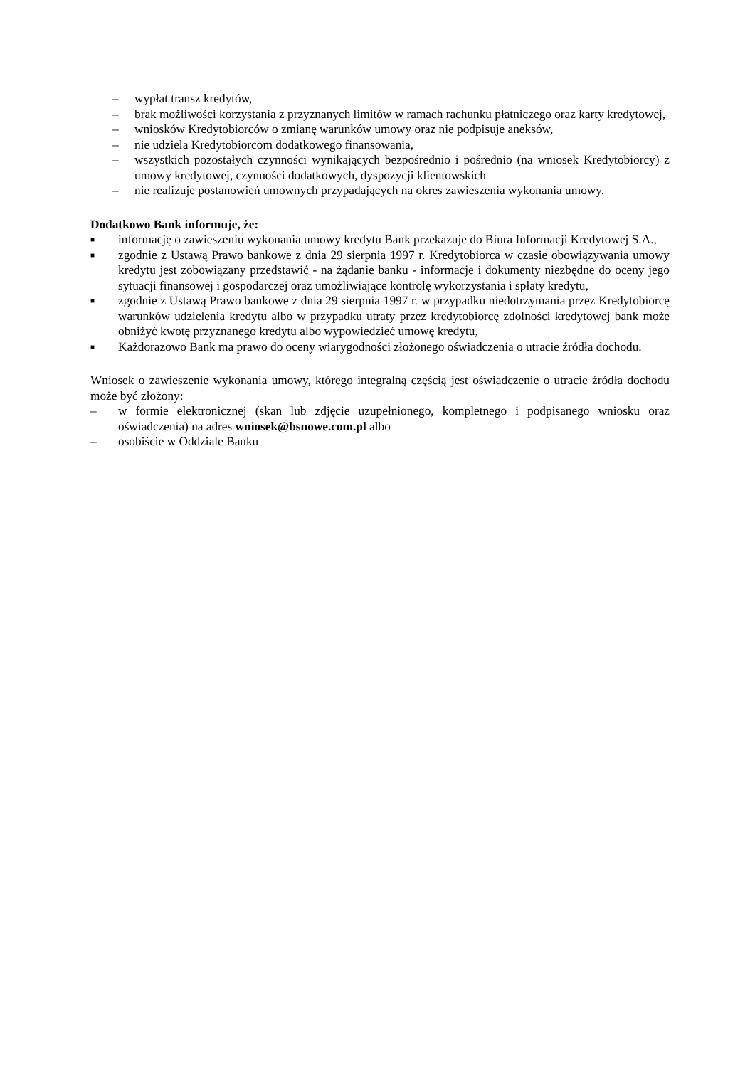– wypłat transz kredytów,
– brak możliwości korzystania z przyznanych limitów w ramach rachunku płatniczego oraz karty kredytowej,
– wniosków Kredytobiorców o zmianę warunków umowy oraz nie podpisuje aneksów,
– nie udziela Kredytobiorcom dodatkowego finansowania,
– wszystkich pozostałych czynności wynikających bezpośrednio i pośrednio (na wniosek Kredytobiorcy) z umowy kredytowej, czynności dodatkowych, dyspozycji klientowskich
– nie realizuje postanowień umownych przypadających na okres zawieszenia wykonania umowy.
Dodatkowo Bank informuje, że:
■ informację o zawieszeniu wykonania umowy kredytu Bank przekazuje do Biura Informacji Kredytowej S.A.,
■ zgodnie z Ustawą Prawo bankowe z dnia 29 sierpnia 1997 r. Kredytobiorca w czasie obowiązywania umowy kredytu jest zobowiązany przedstawić - na żądanie banku - informacje i dokumenty niezbędne do oceny jego sytuacji finansowej i gospodarczej oraz umożliwiające kontrolę wykorzystania i spłaty kredytu,
■ zgodnie z Ustawą Prawo bankowe z dnia 29 sierpnia 1997 r. w przypadku niedotrzymania przez Kredytobiorcę warunków udzielenia kredytu albo w przypadku utraty przez kredytobiorcę zdolności kredytowej bank może obniżyć kwotę przyznanego kredytu albo wypowiedzieć umowę kredytu,
■ Każdorazowo Bank ma prawo do oceny wiarygodności złożonego oświadczenia o utracie źródła dochodu.
Wniosek o zawieszenie wykonania umowy, którego integralną częścią jest oświadczenie o utracie źródła dochodu może być złożony:
– w formie elektronicznej (skan lub zdjęcie uzupełnionego, kompletnego i podpisanego wniosku oraz oświadczenia) na adres wniosek@bsnowe.com.pl albo
– osobiście w Oddziale Banku